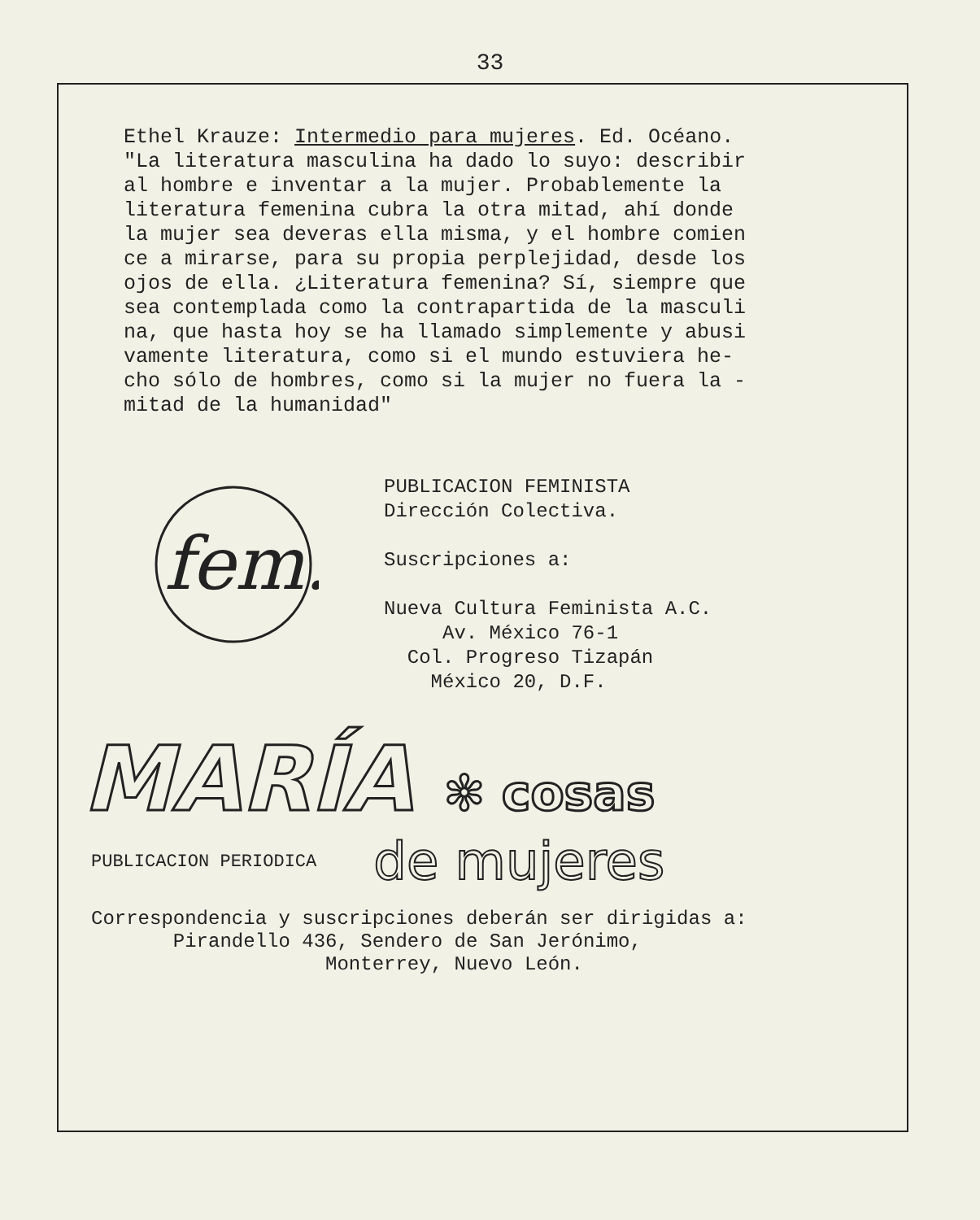33
Ethel Krauze: Intermedio para mujeres. Ed. Océano. "La literatura masculina ha dado lo suyo: describir al hombre e inventar a la mujer. Probablemente la literatura femenina cubra la otra mitad, ahí donde la mujer sea deveras ella misma, y el hombre comien ce a mirarse, para su propia perplejidad, desde los ojos de ella. ¿Literatura femenina? Sí, siempre que sea contemplada como la contrapartida de la masculi na, que hasta hoy se ha llamado simplemente y abusi vamente literatura, como si el mundo estuviera he- cho sólo de hombres, como si la mujer no fuera la - mitad de la humanidad"
fem.
PUBLICACION FEMINISTA
Dirección Colectiva.
Suscripciones a:
Nueva Cultura Feminista A.C.
Av. México 76-1
Col. Progreso Tizapán
México 20, D.F.
MARÍA ✻ cosas
PUBLICACION PERIODICA de mujeres
Correspondencia y suscripciones deberán ser dirigidas a:
Pirandello 436, Sendero de San Jerónimo,
Monterrey, Nuevo León.